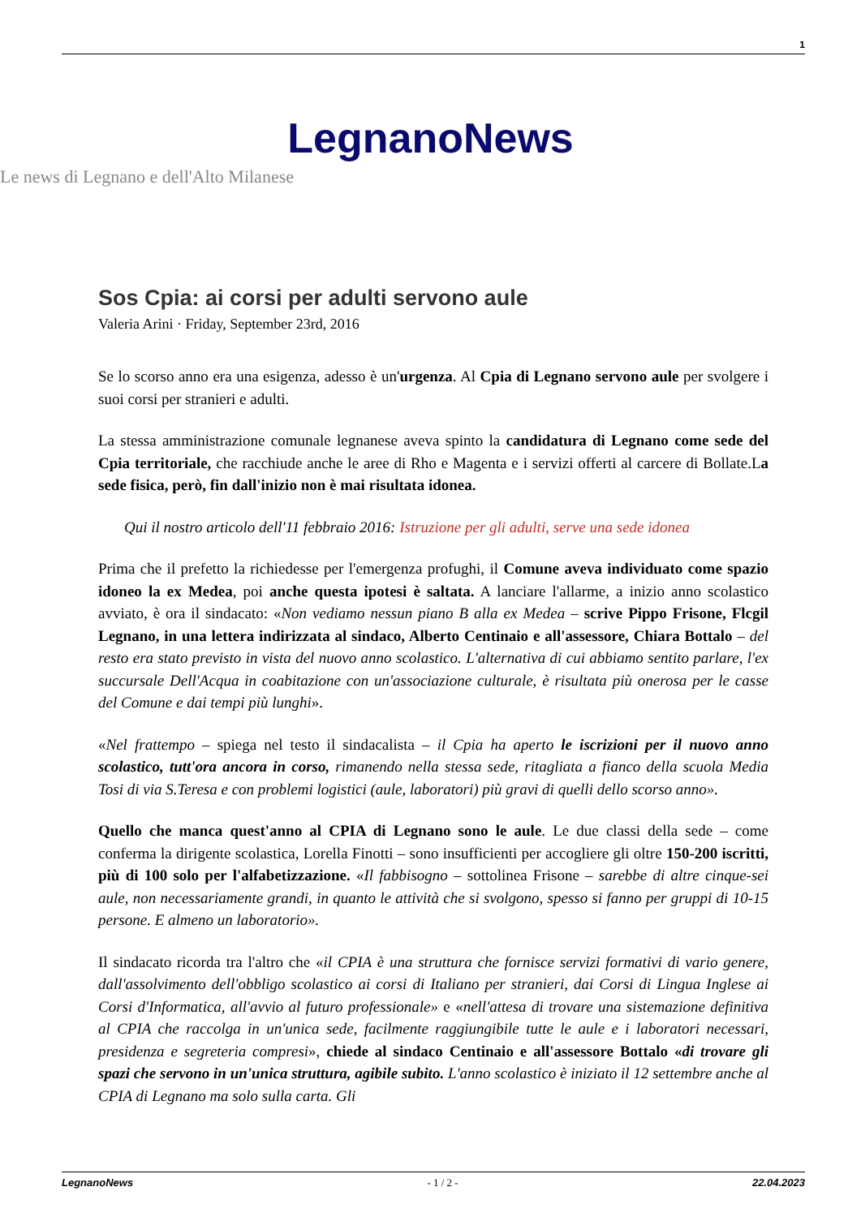1
LegnanoNews
Le news di Legnano e dell'Alto Milanese
Sos Cpia: ai corsi per adulti servono aule
Valeria Arini · Friday, September 23rd, 2016
Se lo scorso anno era una esigenza, adesso è un'urgenza. Al Cpia di Legnano servono aule per svolgere i suoi corsi per stranieri e adulti.
La stessa amministrazione comunale legnanese aveva spinto la candidatura di Legnano come sede del Cpia territoriale, che racchiude anche le aree di Rho e Magenta e i servizi offerti al carcere di Bollate.La sede fisica, però, fin dall'inizio non è mai risultata idonea.
Qui il nostro articolo dell'11 febbraio 2016: Istruzione per gli adulti, serve una sede idonea
Prima che il prefetto la richiedesse per l'emergenza profughi, il Comune aveva individuato come spazio idoneo la ex Medea, poi anche questa ipotesi è saltata. A lanciare l'allarme, a inizio anno scolastico avviato, è ora il sindacato: «Non vediamo nessun piano B alla ex Medea – scrive Pippo Frisone, Flcgil Legnano, in una lettera indirizzata al sindaco, Alberto Centinaio e all'assessore, Chiara Bottalo – del resto era stato previsto in vista del nuovo anno scolastico. L'alternativa di cui abbiamo sentito parlare, l'ex succursale Dell'Acqua in coabitazione con un'associazione culturale, è risultata più onerosa per le casse del Comune e dai tempi più lunghi».
«Nel frattempo – spiega nel testo il sindacalista – il Cpia ha aperto le iscrizioni per il nuovo anno scolastico, tutt'ora ancora in corso, rimanendo nella stessa sede, ritagliata a fianco della scuola Media Tosi di via S.Teresa e con problemi logistici (aule, laboratori) più gravi di quelli dello scorso anno».
Quello che manca quest'anno al CPIA di Legnano sono le aule. Le due classi della sede – come conferma la dirigente scolastica, Lorella Finotti – sono insufficienti per accogliere gli oltre 150-200 iscritti, più di 100 solo per l'alfabetizzazione. «Il fabbisogno – sottolinea Frisone – sarebbe di altre cinque-sei aule, non necessariamente grandi, in quanto le attività che si svolgono, spesso si fanno per gruppi di 10-15 persone. E almeno un laboratorio».
Il sindacato ricorda tra l'altro che «il CPIA è una struttura che fornisce servizi formativi di vario genere, dall'assolvimento dell'obbligo scolastico ai corsi di Italiano per stranieri, dai Corsi di Lingua Inglese ai Corsi d'Informatica, all'avvio al futuro professionale» e «nell'attesa di trovare una sistemazione definitiva al CPIA che raccolga in un'unica sede, facilmente raggiungibile tutte le aule e i laboratori necessari, presidenza e segreteria compresi», chiede al sindaco Centinaio e all'assessore Bottalo «di trovare gli spazi che servono in un'unica struttura, agibile subito. L'anno scolastico è iniziato il 12 settembre anche al CPIA di Legnano ma solo sulla carta. Gli
LegnanoNews - 1 / 2 - 22.04.2023